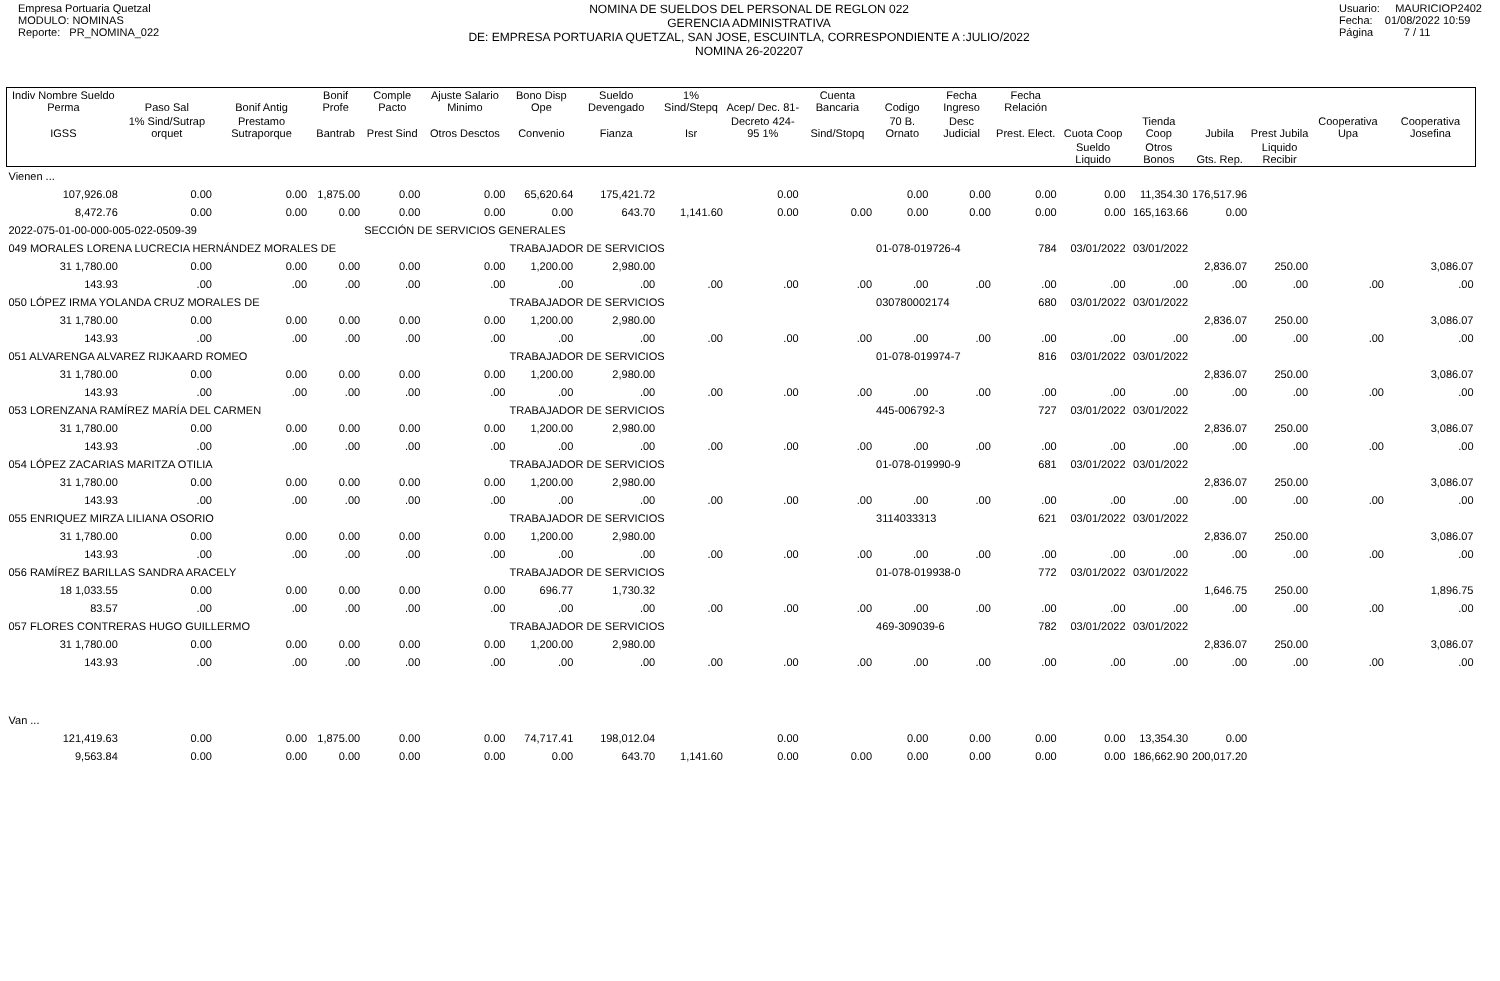Empresa Portuaria Quetzal
MODULO: NOMINAS
Reporte: PR_NOMINA_022
NOMINA DE SUELDOS DEL PERSONAL DE REGLON 022
GERENCIA ADMINISTRATIVA
DE: EMPRESA PORTUARIA QUETZAL, SAN JOSE, ESCUINTLA, CORRESPONDIENTE A :JULIO/2022
NOMINA 26-202207
Usuario: MAURICIOP2402
Fecha: 01/08/2022 10:59
Página 7 / 11
| Indiv Nombre Sueldo Perma | Paso Sal | Bonif Antig | Bonif Profe | Comple Pacto | Ajuste Salario Minimo | Bono Disp Ope | Sueldo Devengado | 1% Sind/Stepq | Acep/ Dec. 81- | Cuenta Bancaria | Codigo | Fecha Ingreso | Fecha Relación | | | | | | |
| --- | --- | --- | --- | --- | --- | --- | --- | --- | --- | --- | --- | --- | --- | --- | --- | --- | --- | --- | --- |
| IGSS | 1% Sind/Sutrap orquet | Prestamo Sutraporque | Bantrab | Prest Sind | Otros Desctos | Convenio | Fianza | Isr | Decreto 424-95 1% | Sind/Stopq | 70 B. Ornato | Desc Judicial | Prest. Elect. | Cuota Coop | Tienda Coop | Jubila | Prest Jubila | Cooperativa Upa | Cooperativa Josefina |
| | | | | | | | | | | | | | | Sueldo Liquido | Otros Bonos | Gts. Rep. | Liquido Recibir | | |
| Vienen ... | | | | | | | | | | | | | | | | | | | |
| 107,926.08 | 0.00 | 0.00 | 1,875.00 | 0.00 | 0.00 | 65,620.64 | 175,421.72 | | 0.00 | | 0.00 | 0.00 | 0.00 | 0.00 | 11,354.30 | 176,517.96 | | | |
| 8,472.76 | 0.00 | 0.00 | 0.00 | 0.00 | 0.00 | 0.00 | 643.70 | 1,141.60 | 0.00 | 0.00 | 0.00 | 0.00 | 0.00 | 0.00 | 165,163.66 | 0.00 | | | |
| 2022-075-01-00-000-005-022-0509-39 | | | | SECCIÓN DE SERVICIOS GENERALES | | | | | | | | | | | | | | | |
| 049 MORALES LORENA LUCRECIA HERNÁNDEZ MORALES DE | | | | | | TRABAJADOR DE SERVICIOS | | | | | 01-078-019726-4 | | 784 | 03/01/2022 | 03/01/2022 | | | | |
| 31 1,780.00 | 0.00 | 0.00 | 0.00 | 0.00 | 0.00 | 1,200.00 | 2,980.00 | | | | | | | | | 2,836.07 | 250.00 | | 3,086.07 |
| 143.93 | .00 | .00 | .00 | .00 | .00 | .00 | .00 | .00 | .00 | .00 | .00 | .00 | .00 | .00 | .00 | .00 | .00 | .00 | .00 |
| 050 LÓPEZ IRMA YOLANDA CRUZ MORALES DE | | | | | | TRABAJADOR DE SERVICIOS | | | | | 030780002174 | | 680 | 03/01/2022 | 03/01/2022 | | | | |
| 31 1,780.00 | 0.00 | 0.00 | 0.00 | 0.00 | 0.00 | 1,200.00 | 2,980.00 | | | | | | | | | 2,836.07 | 250.00 | | 3,086.07 |
| 143.93 | .00 | .00 | .00 | .00 | .00 | .00 | .00 | .00 | .00 | .00 | .00 | .00 | .00 | .00 | .00 | .00 | .00 | .00 | .00 |
| 051 ALVARENGA ALVAREZ RIJKAARD ROMEO | | | | | | TRABAJADOR DE SERVICIOS | | | | | 01-078-019974-7 | | 816 | 03/01/2022 | 03/01/2022 | | | | |
| 31 1,780.00 | 0.00 | 0.00 | 0.00 | 0.00 | 0.00 | 1,200.00 | 2,980.00 | | | | | | | | | 2,836.07 | 250.00 | | 3,086.07 |
| 143.93 | .00 | .00 | .00 | .00 | .00 | .00 | .00 | .00 | .00 | .00 | .00 | .00 | .00 | .00 | .00 | .00 | .00 | .00 | .00 |
| 053 LORENZANA RAMÍREZ MARÍA DEL CARMEN | | | | | | TRABAJADOR DE SERVICIOS | | | | | 445-006792-3 | | 727 | 03/01/2022 | 03/01/2022 | | | | |
| 31 1,780.00 | 0.00 | 0.00 | 0.00 | 0.00 | 0.00 | 1,200.00 | 2,980.00 | | | | | | | | | 2,836.07 | 250.00 | | 3,086.07 |
| 143.93 | .00 | .00 | .00 | .00 | .00 | .00 | .00 | .00 | .00 | .00 | .00 | .00 | .00 | .00 | .00 | .00 | .00 | .00 | .00 |
| 054 LÓPEZ ZACARIAS MARITZA OTILIA | | | | | | TRABAJADOR DE SERVICIOS | | | | | 01-078-019990-9 | | 681 | 03/01/2022 | 03/01/2022 | | | | |
| 31 1,780.00 | 0.00 | 0.00 | 0.00 | 0.00 | 0.00 | 1,200.00 | 2,980.00 | | | | | | | | | 2,836.07 | 250.00 | | 3,086.07 |
| 143.93 | .00 | .00 | .00 | .00 | .00 | .00 | .00 | .00 | .00 | .00 | .00 | .00 | .00 | .00 | .00 | .00 | .00 | .00 | .00 |
| 055 ENRIQUEZ MIRZA LILIANA OSORIO | | | | | | TRABAJADOR DE SERVICIOS | | | | | 3114033313 | | 621 | 03/01/2022 | 03/01/2022 | | | | |
| 31 1,780.00 | 0.00 | 0.00 | 0.00 | 0.00 | 0.00 | 1,200.00 | 2,980.00 | | | | | | | | | 2,836.07 | 250.00 | | 3,086.07 |
| 143.93 | .00 | .00 | .00 | .00 | .00 | .00 | .00 | .00 | .00 | .00 | .00 | .00 | .00 | .00 | .00 | .00 | .00 | .00 | .00 |
| 056 RAMÍREZ BARILLAS SANDRA ARACELY | | | | | | TRABAJADOR DE SERVICIOS | | | | | 01-078-019938-0 | | 772 | 03/01/2022 | 03/01/2022 | | | | |
| 18 1,033.55 | 0.00 | 0.00 | 0.00 | 0.00 | 0.00 | 696.77 | 1,730.32 | | | | | | | | | 1,646.75 | 250.00 | | 1,896.75 |
| 83.57 | .00 | .00 | .00 | .00 | .00 | .00 | .00 | .00 | .00 | .00 | .00 | .00 | .00 | .00 | .00 | .00 | .00 | .00 | .00 |
| 057 FLORES CONTRERAS HUGO GUILLERMO | | | | | | TRABAJADOR DE SERVICIOS | | | | | 469-309039-6 | | 782 | 03/01/2022 | 03/01/2022 | | | | |
| 31 1,780.00 | 0.00 | 0.00 | 0.00 | 0.00 | 0.00 | 1,200.00 | 2,980.00 | | | | | | | | | 2,836.07 | 250.00 | | 3,086.07 |
| 143.93 | .00 | .00 | .00 | .00 | .00 | .00 | .00 | .00 | .00 | .00 | .00 | .00 | .00 | .00 | .00 | .00 | .00 | .00 | .00 |
| Van ... | | | | | | | | | | | | | | | | | | | |
| 121,419.63 | 0.00 | 0.00 | 1,875.00 | 0.00 | 0.00 | 74,717.41 | 198,012.04 | | 0.00 | | 0.00 | 0.00 | 0.00 | 0.00 | 13,354.30 | 0.00 | | | |
| 9,563.84 | 0.00 | 0.00 | 0.00 | 0.00 | 0.00 | 0.00 | 643.70 | 1,141.60 | 0.00 | 0.00 | 0.00 | 0.00 | 0.00 | 0.00 | 186,662.90 | 200,017.20 | | | |